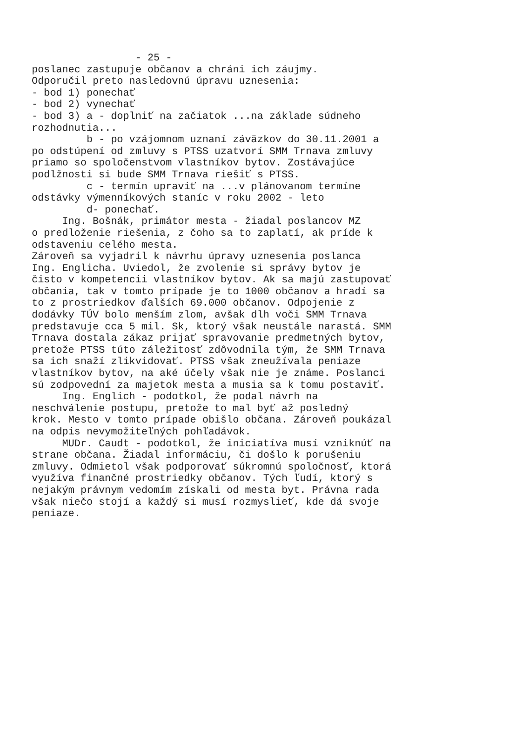- 25 - poslanec zastupuje občanov a chráni ich záujmy. Odporučil preto nasledovnú úpravu uznesenia: - bod 1) ponechať - bod 2) vynechať - bod 3) a - doplniť na začiatok ...na základe súdneho rozhodnutia... b - po vzájomnom uznaní záväzkov do 30.11.2001 a po odstúpení od zmluvy s PTSS uzatvorí SMM Trnava zmluvy priamo so spoločenstvom vlastníkov bytov. Zostávajúce podlžnosti si bude SMM Trnava riešiť s PTSS. c - termín upraviť na ...v plánovanom termíne odstávky výmenníkových staníc v roku 2002 - leto d- ponechať. Ing. Bošnák, primátor mesta - žiadal poslancov MZ o predloženie riešenia, z čoho sa to zaplatí, ak príde k odstaveniu celého mesta. Zároveň sa vyjadril k návrhu úpravy uznesenia poslanca Ing. Englicha. Uviedol, že zvolenie si správy bytov je čisto v kompetencii vlastníkov bytov. Ak sa majú zastupovať občania, tak v tomto prípade je to 1000 občanov a hradí sa to z prostriedkov ďalších 69.000 občanov. Odpojenie z dodávky TÚV bolo menším zlom, avšak dlh voči SMM Trnava predstavuje cca 5 mil. Sk, ktorý však neustále narastá. SMM Trnava dostala zákaz prijať spravovanie predmetných bytov, pretože PTSS túto záležitosť zdôvodnila tým, že SMM Trnava sa ich snaží zlikvidovať. PTSS však zneužívala peniaze vlastníkov bytov, na aké účely však nie je známe. Poslanci sú zodpovední za majetok mesta a musia sa k tomu postaviť. Ing. Englich - podotkol, že podal návrh na neschválenie postupu, pretože to mal byť až posledný krok. Mesto v tomto prípade obišlo občana. Zároveň poukázal na odpis nevymožiteľných pohľadávok. MUDr. Caudt - podotkol, že iniciatíva musí vzniknúť na strane občana. Žiadal informáciu, či došlo k porušeniu zmluvy. Odmietol však podporovať súkromnú spoločnosť, ktorá využíva finančné prostriedky občanov. Tých ľudí, ktorý s nejakým právnym vedomím získali od mesta byt. Právna rada však niečo stojí a každý si musí rozmyslieť, kde dá svoje peniaze.